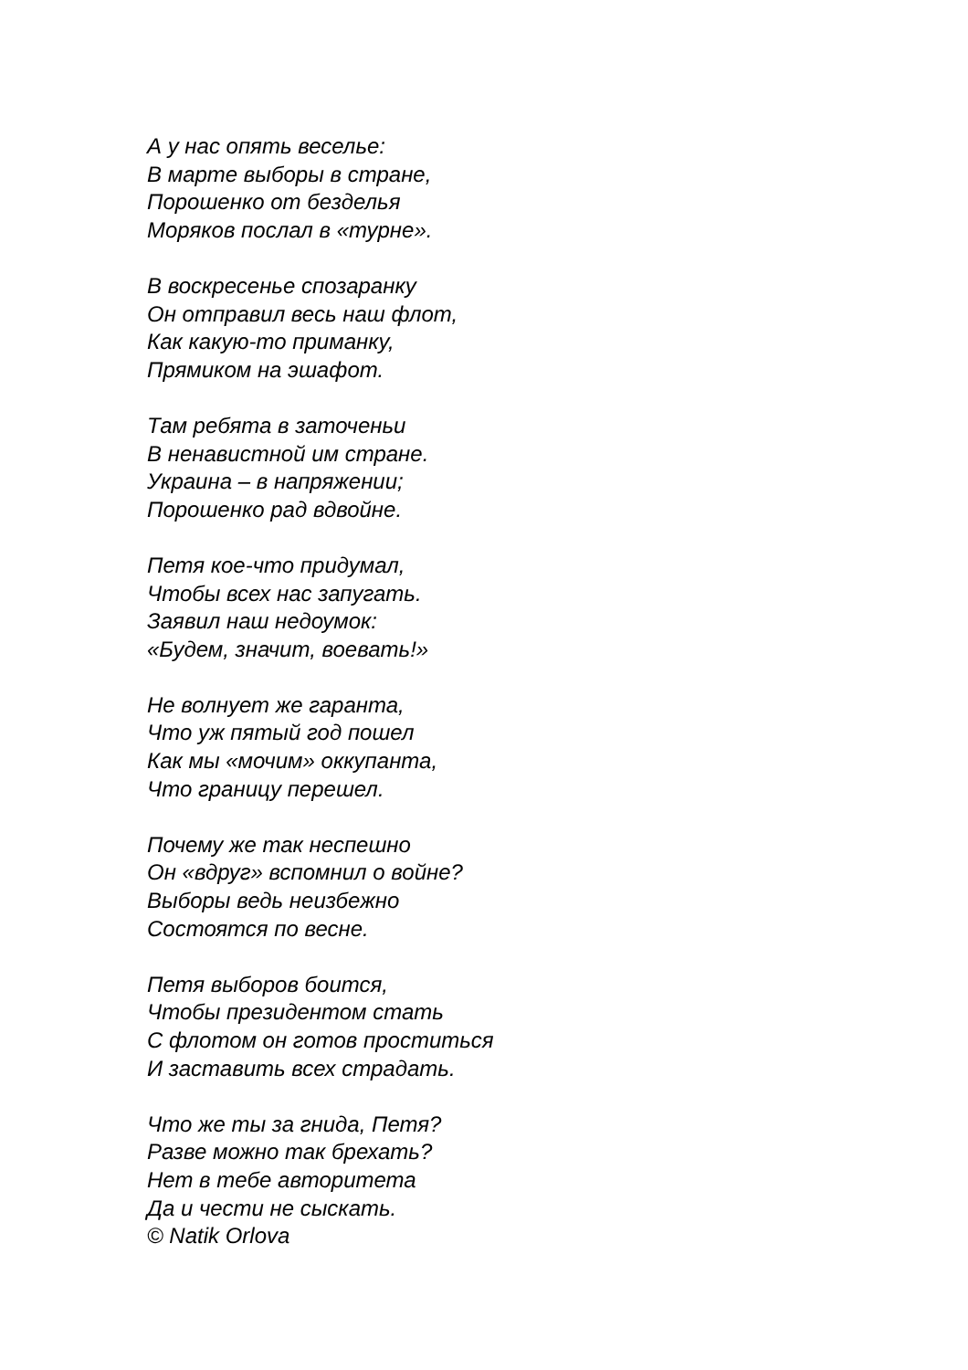А у нас опять веселье:
В марте выборы в стране,
Порошенко от безделья
Моряков послал в «турне».
В воскресенье спозаранку
Он отправил весь наш флот,
Как какую-то приманку,
Прямиком на эшафот.
Там ребята в заточеньи
В ненавистной им стране.
Украина – в напряжении;
Порошенко рад вдвойне.
Петя кое-что придумал,
Чтобы всех нас запугать.
Заявил наш недоумок:
«Будем, значит, воевать!»
Не волнует же гаранта,
Что уж пятый год пошел
Как мы «мочим» оккупанта,
Что границу перешел.
Почему же так неспешно
Он «вдруг» вспомнил о войне?
Выборы ведь неизбежно
Состоятся по весне.
Петя выборов боится,
Чтобы президентом стать
С флотом он готов проститься
И заставить всех страдать.
Что же ты за гнида, Петя?
Разве можно так брехать?
Нет в тебе авторитета
Да и чести не сыскать.
© Natik Orlova